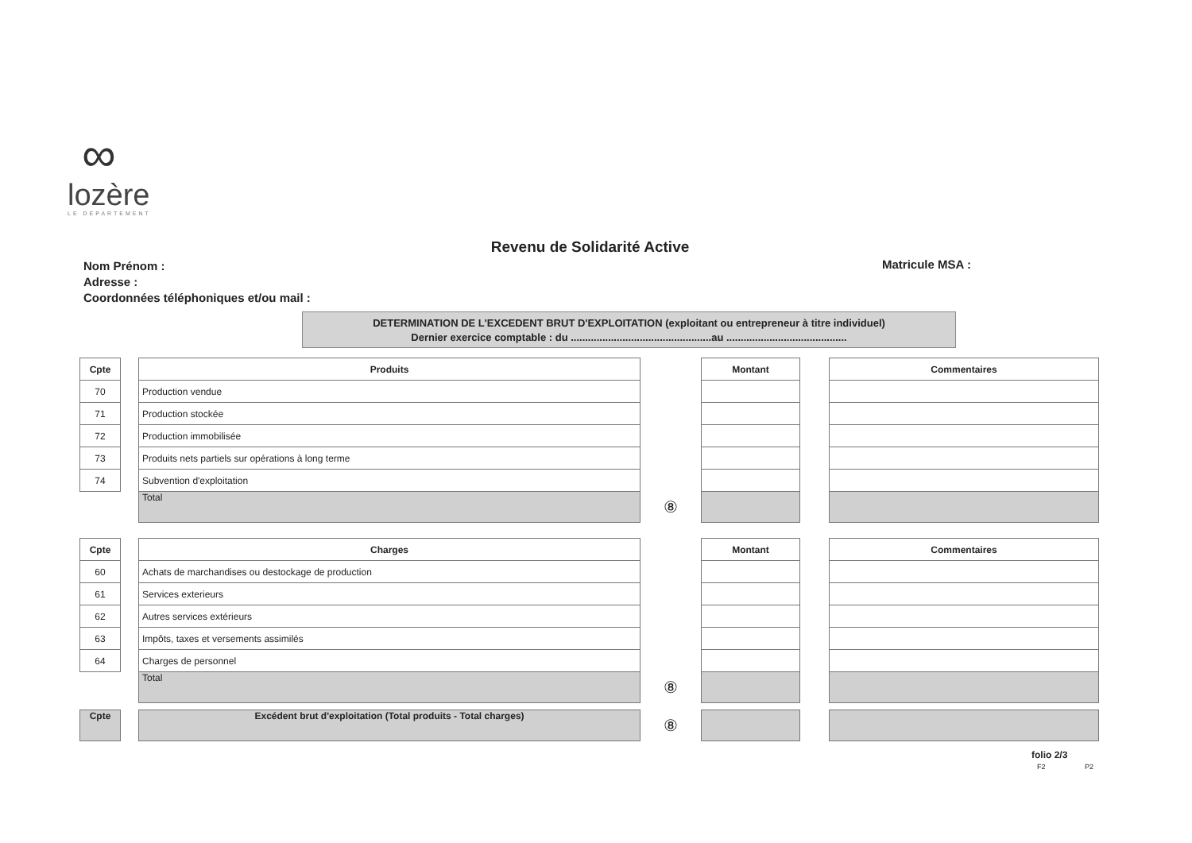∞
lozère
LE DÉPARTEMENT
Revenu de Solidarité Active
Nom Prénom :
Adresse :
Coordonnées téléphoniques et/ou mail :
Matricule MSA :
DETERMINATION DE L'EXCEDENT BRUT D'EXPLOITATION (exploitant ou entrepreneur à titre individuel)
Dernier exercice comptable : du .................................................au ..........................................
| Cpte | | Produits | | Montant | | Commentaires |
| 70 | | Production vendue | | | | |
| 71 | | Production stockée | | | | |
| 72 | | Production immobilisée | | | | |
| 73 | | Produits nets partiels sur opérations à long terme | | | | |
| 74 | | Subvention d'exploitation | | | | |
| | | Total | ⑧ | | | |
| Cpte | | Charges | | Montant | | Commentaires |
| 60 | | Achats de marchandises ou destockage de production | | | | |
| 61 | | Services exterieurs | | | | |
| 62 | | Autres services extérieurs | | | | |
| 63 | | Impôts, taxes et versements assimilés | | | | |
| 64 | | Charges de personnel | | | | |
| | | Total | ⑧ | | | |
| Cpte | | Excédent brut d'exploitation (Total produits - Total charges) | ⑧ | | | |
folio 2/3
F2 P2